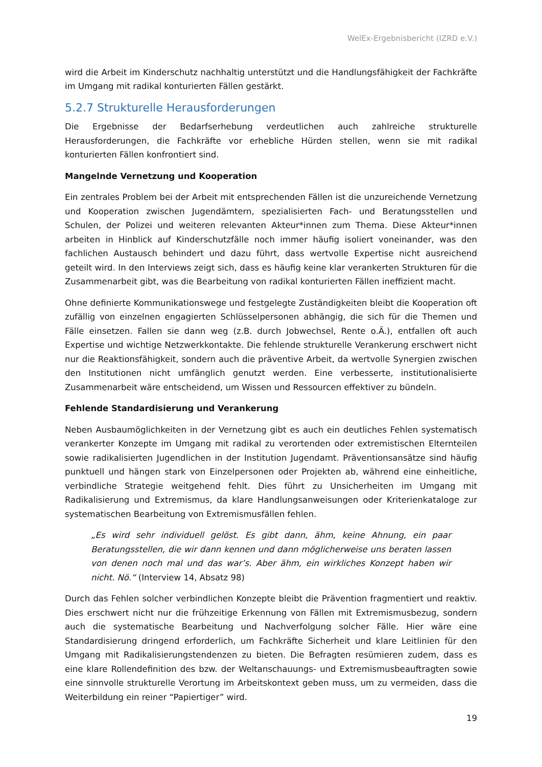WelEx-Ergebnisbericht (IZRD e.V.)
wird die Arbeit im Kinderschutz nachhaltig unterstützt und die Handlungsfähigkeit der Fachkräfte im Umgang mit radikal konturierten Fällen gestärkt.
5.2.7 Strukturelle Herausforderungen
Die Ergebnisse der Bedarfserhebung verdeutlichen auch zahlreiche strukturelle Herausforderungen, die Fachkräfte vor erhebliche Hürden stellen, wenn sie mit radikal konturierten Fällen konfrontiert sind.
Mangelnde Vernetzung und Kooperation
Ein zentrales Problem bei der Arbeit mit entsprechenden Fällen ist die unzureichende Vernetzung und Kooperation zwischen Jugendämtern, spezialisierten Fach- und Beratungsstellen und Schulen, der Polizei und weiteren relevanten Akteur*innen zum Thema. Diese Akteur*innen arbeiten in Hinblick auf Kinderschutzfälle noch immer häufig isoliert voneinander, was den fachlichen Austausch behindert und dazu führt, dass wertvolle Expertise nicht ausreichend geteilt wird. In den Interviews zeigt sich, dass es häufig keine klar verankerten Strukturen für die Zusammenarbeit gibt, was die Bearbeitung von radikal konturierten Fällen ineffizient macht.
Ohne definierte Kommunikationswege und festgelegte Zuständigkeiten bleibt die Kooperation oft zufällig von einzelnen engagierten Schlüsselpersonen abhängig, die sich für die Themen und Fälle einsetzen. Fallen sie dann weg (z.B. durch Jobwechsel, Rente o.Ä.), entfallen oft auch Expertise und wichtige Netzwerkkontakte. Die fehlende strukturelle Verankerung erschwert nicht nur die Reaktionsfähigkeit, sondern auch die präventive Arbeit, da wertvolle Synergien zwischen den Institutionen nicht umfänglich genutzt werden. Eine verbesserte, institutionalisierte Zusammenarbeit wäre entscheidend, um Wissen und Ressourcen effektiver zu bündeln.
Fehlende Standardisierung und Verankerung
Neben Ausbaumöglichkeiten in der Vernetzung gibt es auch ein deutliches Fehlen systematisch verankerter Konzepte im Umgang mit radikal zu verortenden oder extremistischen Elternteilen sowie radikalisierten Jugendlichen in der Institution Jugendamt. Präventionsansätze sind häufig punktuell und hängen stark von Einzelpersonen oder Projekten ab, während eine einheitliche, verbindliche Strategie weitgehend fehlt. Dies führt zu Unsicherheiten im Umgang mit Radikalisierung und Extremismus, da klare Handlungsanweisungen oder Kriterienkataloge zur systematischen Bearbeitung von Extremismusfällen fehlen.
„Es wird sehr individuell gelöst. Es gibt dann, ähm, keine Ahnung, ein paar Beratungsstellen, die wir dann kennen und dann möglicherweise uns beraten lassen von denen noch mal und das war’s. Aber ähm, ein wirkliches Konzept haben wir nicht. Nö.“ (Interview 14, Absatz 98)
Durch das Fehlen solcher verbindlichen Konzepte bleibt die Prävention fragmentiert und reaktiv. Dies erschwert nicht nur die frühzeitige Erkennung von Fällen mit Extremismusbezug, sondern auch die systematische Bearbeitung und Nachverfolgung solcher Fälle. Hier wäre eine Standardisierung dringend erforderlich, um Fachkräfte Sicherheit und klare Leitlinien für den Umgang mit Radikalisierungstendenzen zu bieten. Die Befragten resümieren zudem, dass es eine klare Rollendefinition des bzw. der Weltanschauungs- und Extremismusbeauftragten sowie eine sinnvolle strukturelle Verortung im Arbeitskontext geben muss, um zu vermeiden, dass die Weiterbildung ein reiner “Papiertiger” wird.
19